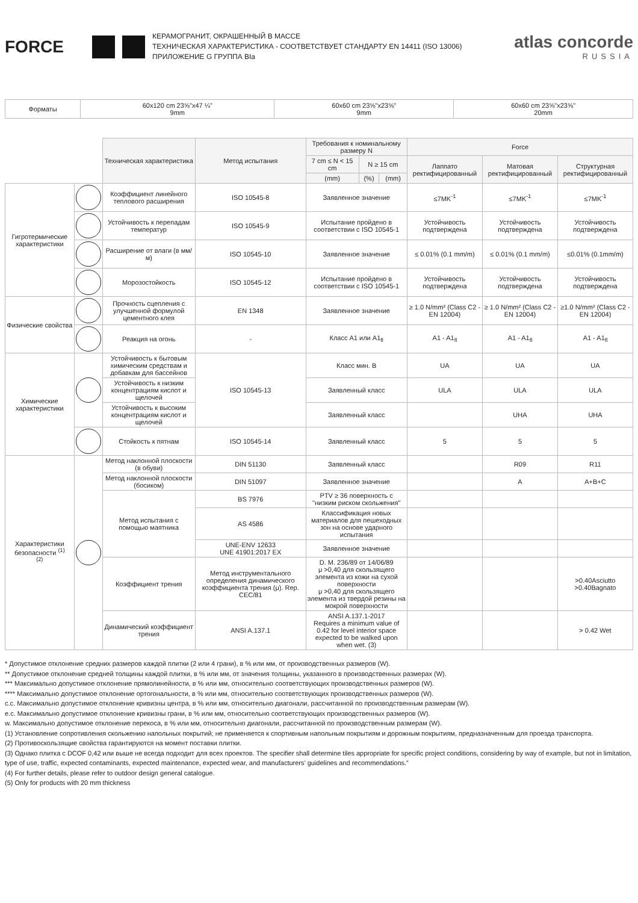FORCE
КЕРАМОГРАНИТ, ОКРАШЕННЫЙ В МАССЕ
ТЕХНИЧЕСКАЯ ХАРАКТЕРИСТИКА - СООТВЕТСТВУЕТ СТАНДАРТУ EN 14411 (ISO 13006)
ПРИЛОЖЕНИЕ G ГРУППА BIa
atlas concorde
RUSSIA
| Форматы | 60x120 cm 23⅝"x47 ¼" 9mm | 60x60 cm 23⅝"x23⅝" 9mm | 60x60 cm 23⅝"x23⅝" 20mm |
| | | Техническая характеристика | Метод испытания | Требования к номинальному размеру N | | | Force | | |
| | | | | 7 cm ≤ N < 15 cm | N ≥ 15 cm | | Лаппато ректифицированный | Матовая ректифицированный | Структурная ректифицированный |
| | | | | (mm) | (%) | (mm) | | | |
| Гигротермические характеристики | | Коэффициент линейного теплового расширения | ISO 10545-8 | Заявленное значение | | | ≤7MK<sup>-1</sup> | ≤7MK<sup>-1</sup> | ≤7MK<sup>-1</sup> |
| | | Устойчивость к перепадам температур | ISO 10545-9 | Испытание пройдено в соответствии с ISO 10545-1 | | | Устойчивость подтверждена | Устойчивость подтверждена | Устойчивость подтверждена |
| | | Расширение от влаги (в мм/м) | ISO 10545-10 | Заявленное значение | | | ≤ 0.01% (0.1 mm/m) | ≤ 0.01% (0.1 mm/m) | ≤0.01% (0.1mm/m) |
| | | Морозостойкость | ISO 10545-12 | Испытание пройдено в соответствии с ISO 10545-1 | | | Устойчивость подтверждена | Устойчивость подтверждена | Устойчивость подтверждена |
| Физические свойства | | Прочность сцепления с улучшенной формулой цементного клея | EN 1348 | Заявленное значение | | | ≥ 1.0 N/mm² (Class C2 - EN 12004) | ≥ 1.0 N/mm² (Class C2 - EN 12004) | ≥1.0 N/mm² (Class C2 - EN 12004) |
| | | Реакция на огонь | - | Класс A1 или A1<sub>fl</sub> | | | A1 - A1<sub>fl</sub> | A1 - A1<sub>fl</sub> | A1 - A1<sub>fl</sub> |
| Химические характеристики | | Устойчивость к бытовым химическим средствам и добавкам для бассейнов | ISO 10545-13 | Класс мин. B | | | UA | UA | UA |
| | | Устойчивость к низким концентрациям кислот и щелочей | | Заявленный класс | | | ULA | ULA | ULA |
| | | Устойчивость к высоким концентрациям кислот и щелочей | | Заявленный класс | | | | UHA | UHA |
| | | Стойкость к пятнам | ISO 10545-14 | Заявленный класс | | | 5 | 5 | 5 |
| Характеристики безопасности <sup>(1)</sup> <sup>(2)</sup> | | Метод наклонной плоскости (в обуви) | DIN 51130 | Заявленный класс | | | | R09 | R11 |
| | | Метод наклонной плоскости (босиком) | DIN 51097 | Заявленное значение | | | | A | A+B+C |
| | | Метод испытания с помощью маятника | BS 7976 | PTV ≥ 36 поверхность с "низким риском скольжения" | | | | | |
| | | | AS 4586 | Классификация новых материалов для пешеходных зон на основе ударного испытания | | | | | |
| | | | UNE-ENV 12633 UNE 41901:2017 EX | Заявленное значение | | | | | |
| | | Коэффициент трения | Метод инструментального определения динамического коэффициента трения (μ). Rep. CEC/81 | D. M. 236/89 от 14/06/89 μ >0,40 для скользящего элемента из кожи на сухой поверхности μ >0,40 для скользящего элемента из твердой резины на мокрой поверхности | | | | | >0.40Asciutto >0.40Bagnato |
| | | Динамический коэффициент трения | ANSI A.137.1 | ANSI A.137.1-2017 Requires a minimum value of 0.42 for level interior space expected to be walked upon when wet. (3) | | | | | > 0.42 Wet |
* Допустимое отклонение средних размеров каждой плитки (2 или 4 грани), в % или мм, от производственных размеров (W).
** Допустимое отклонение средней толщины каждой плитки, в % или мм, от значения толщины, указанного в производственных размерах (W).
*** Максимально допустимое отклонение прямолинейности, в % или мм, относительно соответствующих производственных размеров (W).
**** Максимально допустимое отклонение ортогональности, в % или мм, относительно соответствующих производственных размеров (W).
c.c. Максимально допустимое отклонение кривизны центра, в % или мм, относительно диагонали, рассчитанной по производственным размерам (W).
e.c. Максимально допустимое отклонение кривизны грани, в % или мм, относительно соответствующих производственных размеров (W).
w. Максимально допустимое отклонение перекоса, в % или мм, относительно диагонали, рассчитанной по производственным размерам (W).
(1) Установление сопротивления скольжению напольных покрытий; не применяется к спортивным напольным покрытиям и дорожным покрытиям, предназначенным для проезда транспорта.
(2) Противоскользящие свойства гарантируются на момент поставки плитки.
(3) Однако плитка с DCOF 0,42 или выше не всегда подходит для всех проектов. The specifier shall determine tiles appropriate for specific project conditions, considering by way of example, but not in limitation, type of use, traffic, expected contaminants, expected maintenance, expected wear, and manufacturers’ guidelines and recommendations.”
(4) For further details, please refer to outdoor design general catalogue.
(5) Only for products with 20 mm thickness